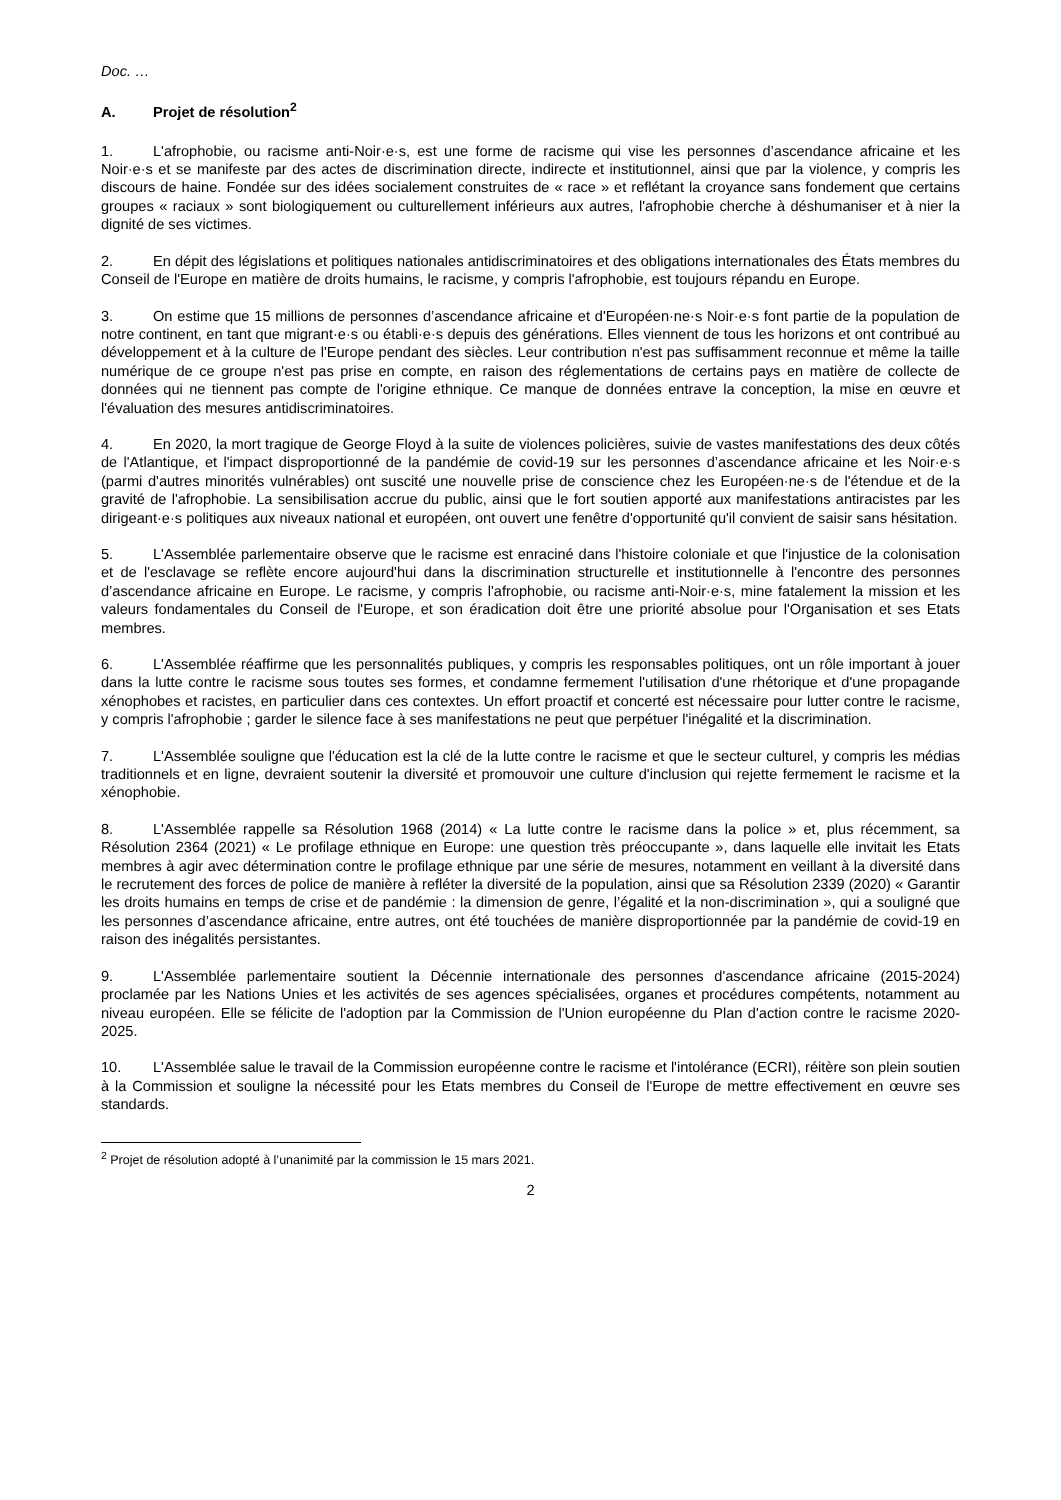Doc. …
A. Projet de résolution<sup>2</sup>
1. L'afrophobie, ou racisme anti-Noir·e·s, est une forme de racisme qui vise les personnes d’ascendance africaine et les Noir·e·s et se manifeste par des actes de discrimination directe, indirecte et institutionnel, ainsi que par la violence, y compris les discours de haine. Fondée sur des idées socialement construites de « race » et reflétant la croyance sans fondement que certains groupes « raciaux » sont biologiquement ou culturellement inférieurs aux autres, l'afrophobie cherche à déshumaniser et à nier la dignité de ses victimes.
2. En dépit des législations et politiques nationales antidiscriminatoires et des obligations internationales des États membres du Conseil de l'Europe en matière de droits humains, le racisme, y compris l'afrophobie, est toujours répandu en Europe.
3. On estime que 15 millions de personnes d’ascendance africaine et d'Européen·ne·s Noir·e·s font partie de la population de notre continent, en tant que migrant·e·s ou établi·e·s depuis des générations. Elles viennent de tous les horizons et ont contribué au développement et à la culture de l'Europe pendant des siècles. Leur contribution n'est pas suffisamment reconnue et même la taille numérique de ce groupe n'est pas prise en compte, en raison des réglementations de certains pays en matière de collecte de données qui ne tiennent pas compte de l'origine ethnique. Ce manque de données entrave la conception, la mise en œuvre et l'évaluation des mesures antidiscriminatoires.
4. En 2020, la mort tragique de George Floyd à la suite de violences policières, suivie de vastes manifestations des deux côtés de l'Atlantique, et l'impact disproportionné de la pandémie de covid-19 sur les personnes d’ascendance africaine et les Noir·e·s (parmi d'autres minorités vulnérables) ont suscité une nouvelle prise de conscience chez les Européen·ne·s de l'étendue et de la gravité de l'afrophobie. La sensibilisation accrue du public, ainsi que le fort soutien apporté aux manifestations antiracistes par les dirigeant·e·s politiques aux niveaux national et européen, ont ouvert une fenêtre d'opportunité qu'il convient de saisir sans hésitation.
5. L'Assemblée parlementaire observe que le racisme est enraciné dans l'histoire coloniale et que l'injustice de la colonisation et de l'esclavage se reflète encore aujourd'hui dans la discrimination structurelle et institutionnelle à l'encontre des personnes d’ascendance africaine en Europe. Le racisme, y compris l'afrophobie, ou racisme anti-Noir·e·s, mine fatalement la mission et les valeurs fondamentales du Conseil de l'Europe, et son éradication doit être une priorité absolue pour l'Organisation et ses Etats membres.
6. L'Assemblée réaffirme que les personnalités publiques, y compris les responsables politiques, ont un rôle important à jouer dans la lutte contre le racisme sous toutes ses formes, et condamne fermement l'utilisation d'une rhétorique et d'une propagande xénophobes et racistes, en particulier dans ces contextes. Un effort proactif et concerté est nécessaire pour lutter contre le racisme, y compris l'afrophobie ; garder le silence face à ses manifestations ne peut que perpétuer l'inégalité et la discrimination.
7. L'Assemblée souligne que l'éducation est la clé de la lutte contre le racisme et que le secteur culturel, y compris les médias traditionnels et en ligne, devraient soutenir la diversité et promouvoir une culture d'inclusion qui rejette fermement le racisme et la xénophobie.
8. L'Assemblée rappelle sa Résolution 1968 (2014) « La lutte contre le racisme dans la police » et, plus récemment, sa Résolution 2364 (2021) « Le profilage ethnique en Europe: une question très préoccupante », dans laquelle elle invitait les Etats membres à agir avec détermination contre le profilage ethnique par une série de mesures, notamment en veillant à la diversité dans le recrutement des forces de police de manière à refléter la diversité de la population, ainsi que sa Résolution 2339 (2020) « Garantir les droits humains en temps de crise et de pandémie : la dimension de genre, l’égalité et la non-discrimination », qui a souligné que les personnes d’ascendance africaine, entre autres, ont été touchées de manière disproportionnée par la pandémie de covid-19 en raison des inégalités persistantes.
9. L'Assemblée parlementaire soutient la Décennie internationale des personnes d'ascendance africaine (2015-2024) proclamée par les Nations Unies et les activités de ses agences spécialisées, organes et procédures compétents, notamment au niveau européen. Elle se félicite de l'adoption par la Commission de l'Union européenne du Plan d'action contre le racisme 2020-2025.
10. L'Assemblée salue le travail de la Commission européenne contre le racisme et l'intolérance (ECRI), réitère son plein soutien à la Commission et souligne la nécessité pour les Etats membres du Conseil de l'Europe de mettre effectivement en œuvre ses standards.
<sup>2</sup> Projet de résolution adopté à l’unanimité par la commission le 15 mars 2021.
2